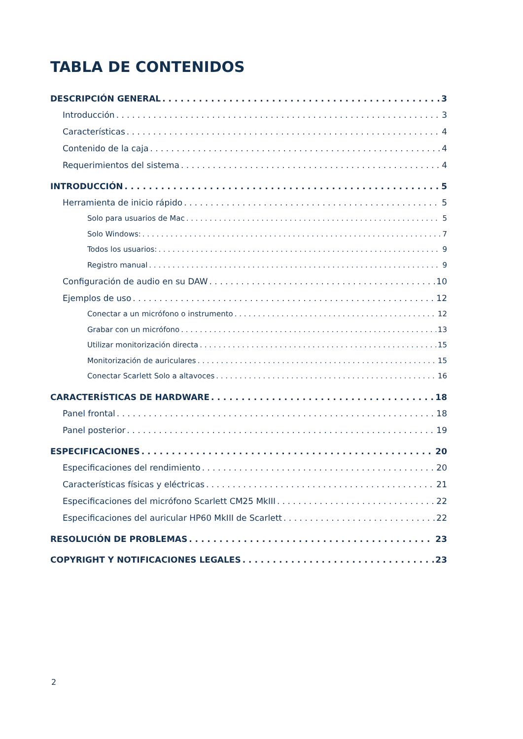TABLA DE CONTENIDOS
DESCRIPCIÓN GENERAL 3
Introducción 3
Características 4
Contenido de la caja 4
Requerimientos del sistema 4
INTRODUCCIÓN 5
Herramienta de inicio rápido 5
Solo para usuarios de Mac 5
Solo Windows: 7
Todos los usuarios: 9
Registro manual 9
Configuración de audio en su DAW 10
Ejemplos de uso 12
Conectar a un micrófono o instrumento 12
Grabar con un micrófono 13
Utilizar monitorización directa 15
Monitorización de auriculares 15
Conectar Scarlett Solo a altavoces 16
CARACTERÍSTICAS DE HARDWARE 18
Panel frontal 18
Panel posterior 19
ESPECIFICACIONES 20
Especificaciones del rendimiento 20
Características físicas y eléctricas 21
Especificaciones del micrófono Scarlett CM25 MkIII 22
Especificaciones del auricular HP60 MkIII de Scarlett 22
RESOLUCIÓN DE PROBLEMAS 23
COPYRIGHT Y NOTIFICACIONES LEGALES 23
2